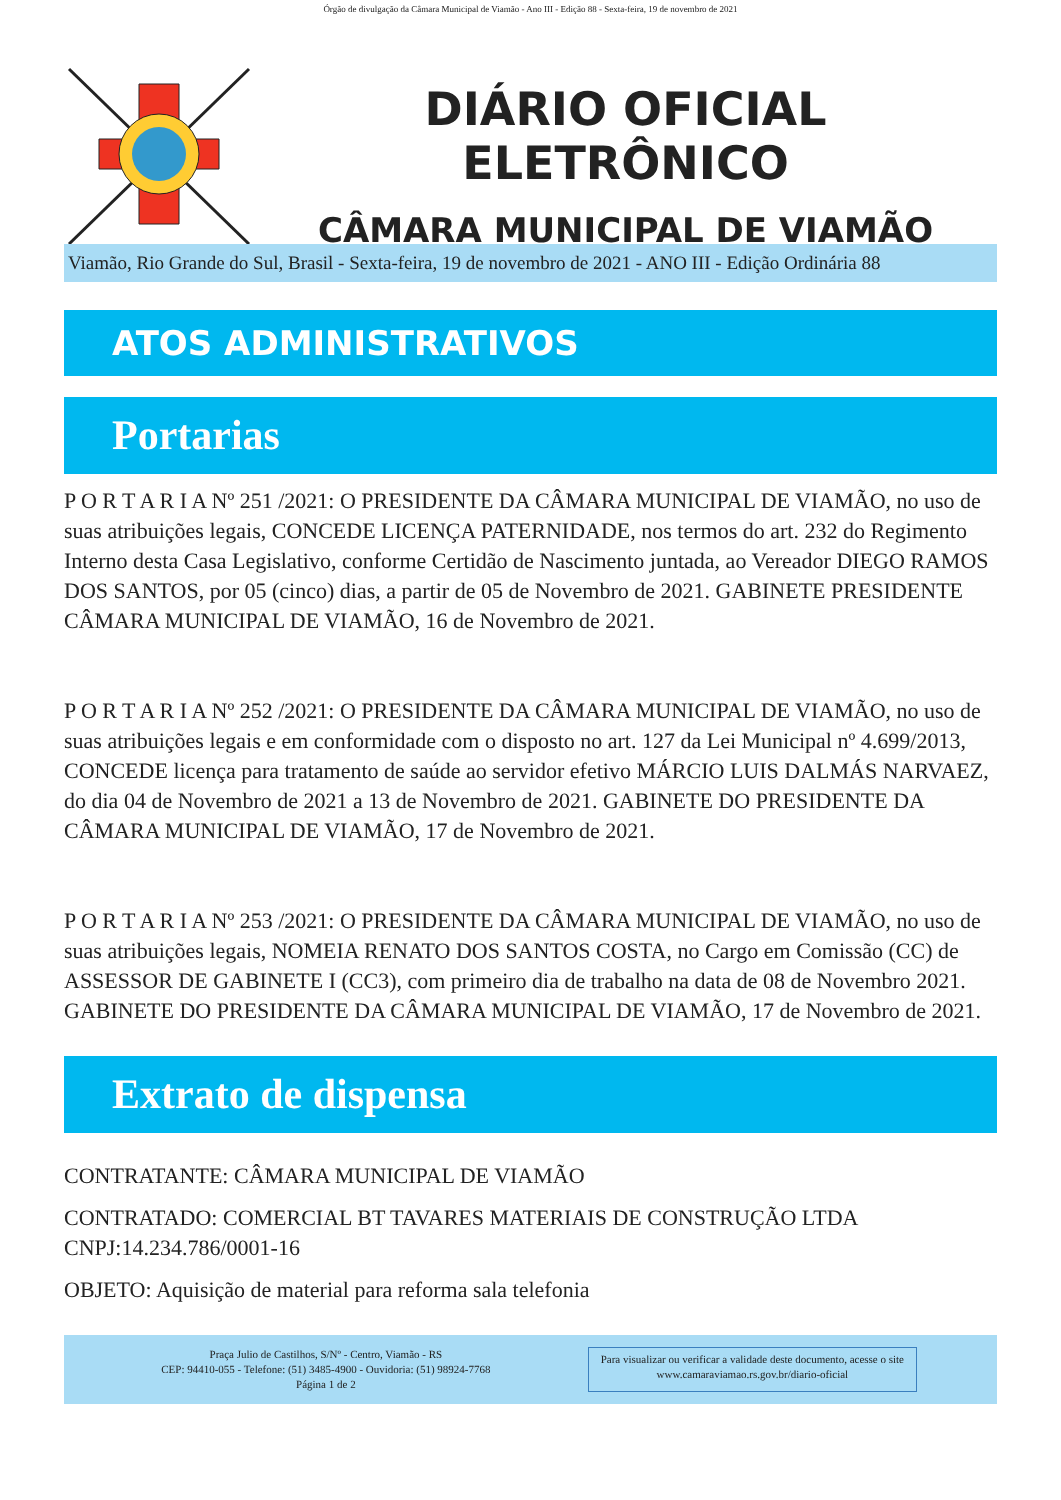Órgão de divulgação da Câmara Municipal de Viamão - Ano III - Edição 88 - Sexta-feira, 19 de novembro de 2021
DIÁRIO OFICIAL ELETRÔNICO
CÂMARA MUNICIPAL DE VIAMÃO
Viamão, Rio Grande do Sul, Brasil - Sexta-feira, 19 de novembro de 2021 - ANO III - Edição Ordinária 88
ATOS ADMINISTRATIVOS
Portarias
P O R T A R I A Nº 251 /2021: O PRESIDENTE DA CÂMARA MUNICIPAL DE VIAMÃO, no uso de suas atribuições legais, CONCEDE LICENÇA PATERNIDADE, nos termos do art. 232 do Regimento Interno desta Casa Legislativo, conforme Certidão de Nascimento juntada, ao Vereador DIEGO RAMOS DOS SANTOS, por 05 (cinco) dias, a partir de 05 de Novembro de 2021. GABINETE PRESIDENTE CÂMARA MUNICIPAL DE VIAMÃO, 16 de Novembro de 2021.
P O R T A R I A Nº 252 /2021: O PRESIDENTE DA CÂMARA MUNICIPAL DE VIAMÃO, no uso de suas atribuições legais e em conformidade com o disposto no art. 127 da Lei Municipal nº 4.699/2013, CONCEDE licença para tratamento de saúde ao servidor efetivo MÁRCIO LUIS DALMÁS NARVAEZ, do dia 04 de Novembro de 2021 a 13 de Novembro de 2021. GABINETE DO PRESIDENTE DA CÂMARA MUNICIPAL DE VIAMÃO, 17 de Novembro de 2021.
P O R T A R I A Nº 253 /2021: O PRESIDENTE DA CÂMARA MUNICIPAL DE VIAMÃO, no uso de suas atribuições legais, NOMEIA RENATO DOS SANTOS COSTA, no Cargo em Comissão (CC) de ASSESSOR DE GABINETE I (CC3), com primeiro dia de trabalho na data de 08 de Novembro 2021. GABINETE DO PRESIDENTE DA CÂMARA MUNICIPAL DE VIAMÃO, 17 de Novembro de 2021.
Extrato de dispensa
CONTRATANTE: CÂMARA MUNICIPAL DE VIAMÃO
CONTRATADO: COMERCIAL BT TAVARES MATERIAIS DE CONSTRUÇÃO LTDA CNPJ:14.234.786/0001-16
OBJETO: Aquisição de material para reforma sala telefonia
Praça Julio de Castilhos, S/Nº - Centro, Viamão - RS
CEP: 94410-055 - Telefone: (51) 3485-4900 - Ouvidoria: (51) 98924-7768
Página 1 de 2
Para visualizar ou verificar a validade deste documento, acesse o site
www.camaraviamao.rs.gov.br/diario-oficial